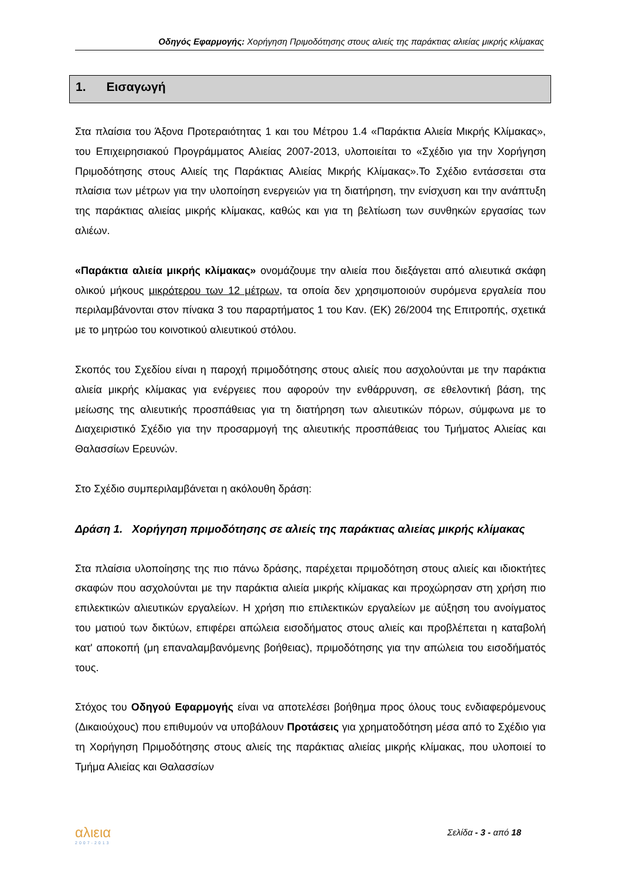Οδηγός Εφαρμογής: Χορήγηση Πριμοδότησης στους αλιείς της παράκτιας αλιείας μικρής κλίμακας
1. Εισαγωγή
Στα πλαίσια του Άξονα Προτεραιότητας 1 και του Μέτρου 1.4 «Παράκτια Αλιεία Μικρής Κλίμακας», του Επιχειρησιακού Προγράμματος Αλιείας 2007-2013, υλοποιείται το «Σχέδιο για την Χορήγηση Πριμοδότησης στους Αλιείς της Παράκτιας Αλιείας Μικρής Κλίμακας».Το Σχέδιο εντάσσεται στα πλαίσια των μέτρων για την υλοποίηση ενεργειών για τη διατήρηση, την ενίσχυση και την ανάπτυξη της παράκτιας αλιείας μικρής κλίμακας, καθώς και για τη βελτίωση των συνθηκών εργασίας των αλιέων.
«Παράκτια αλιεία μικρής κλίμακας» ονομάζουμε την αλιεία που διεξάγεται από αλιευτικά σκάφη ολικού μήκους μικρότερου των 12 μέτρων, τα οποία δεν χρησιμοποιούν συρόμενα εργαλεία που περιλαμβάνονται στον πίνακα 3 του παραρτήματος 1 του Καν. (ΕΚ) 26/2004 της Επιτροπής, σχετικά με το μητρώο του κοινοτικού αλιευτικού στόλου.
Σκοπός του Σχεδίου είναι η παροχή πριμοδότησης στους αλιείς που ασχολούνται με την παράκτια αλιεία μικρής κλίμακας για ενέργειες που αφορούν την ενθάρρυνση, σε εθελοντική βάση, της μείωσης της αλιευτικής προσπάθειας για τη διατήρηση των αλιευτικών πόρων, σύμφωνα με το Διαχειριστικό Σχέδιο για την προσαρμογή της αλιευτικής προσπάθειας του Τμήματος Αλιείας και Θαλασσίων Ερευνών.
Στο Σχέδιο συμπεριλαμβάνεται η ακόλουθη δράση:
Δράση 1. Χορήγηση πριμοδότησης σε αλιείς της παράκτιας αλιείας μικρής κλίμακας
Στα πλαίσια υλοποίησης της πιο πάνω δράσης, παρέχεται πριμοδότηση στους αλιείς και ιδιοκτήτες σκαφών που ασχολούνται με την παράκτια αλιεία μικρής κλίμακας και προχώρησαν στη χρήση πιο επιλεκτικών αλιευτικών εργαλείων. Η χρήση πιο επιλεκτικών εργαλείων με αύξηση του ανοίγματος του ματιού των δικτύων, επιφέρει απώλεια εισοδήματος στους αλιείς και προβλέπεται η καταβολή κατ' αποκοπή (μη επαναλαμβανόμενης βοήθειας), πριμοδότησης για την απώλεια του εισοδήματός τους.
Στόχος του Οδηγού Εφαρμογής είναι να αποτελέσει βοήθημα προς όλους τους ενδιαφερόμενους (Δικαιούχους) που επιθυμούν να υποβάλουν Προτάσεις για χρηματοδότηση μέσα από το Σχέδιο για τη Χορήγηση Πριμοδότησης στους αλιείς της παράκτιας αλιείας μικρής κλίμακας, που υλοποιεί το Τμήμα Αλιείας και Θαλασσίων
αλιεια
2007-2013
Σελίδα - 3 - από 18